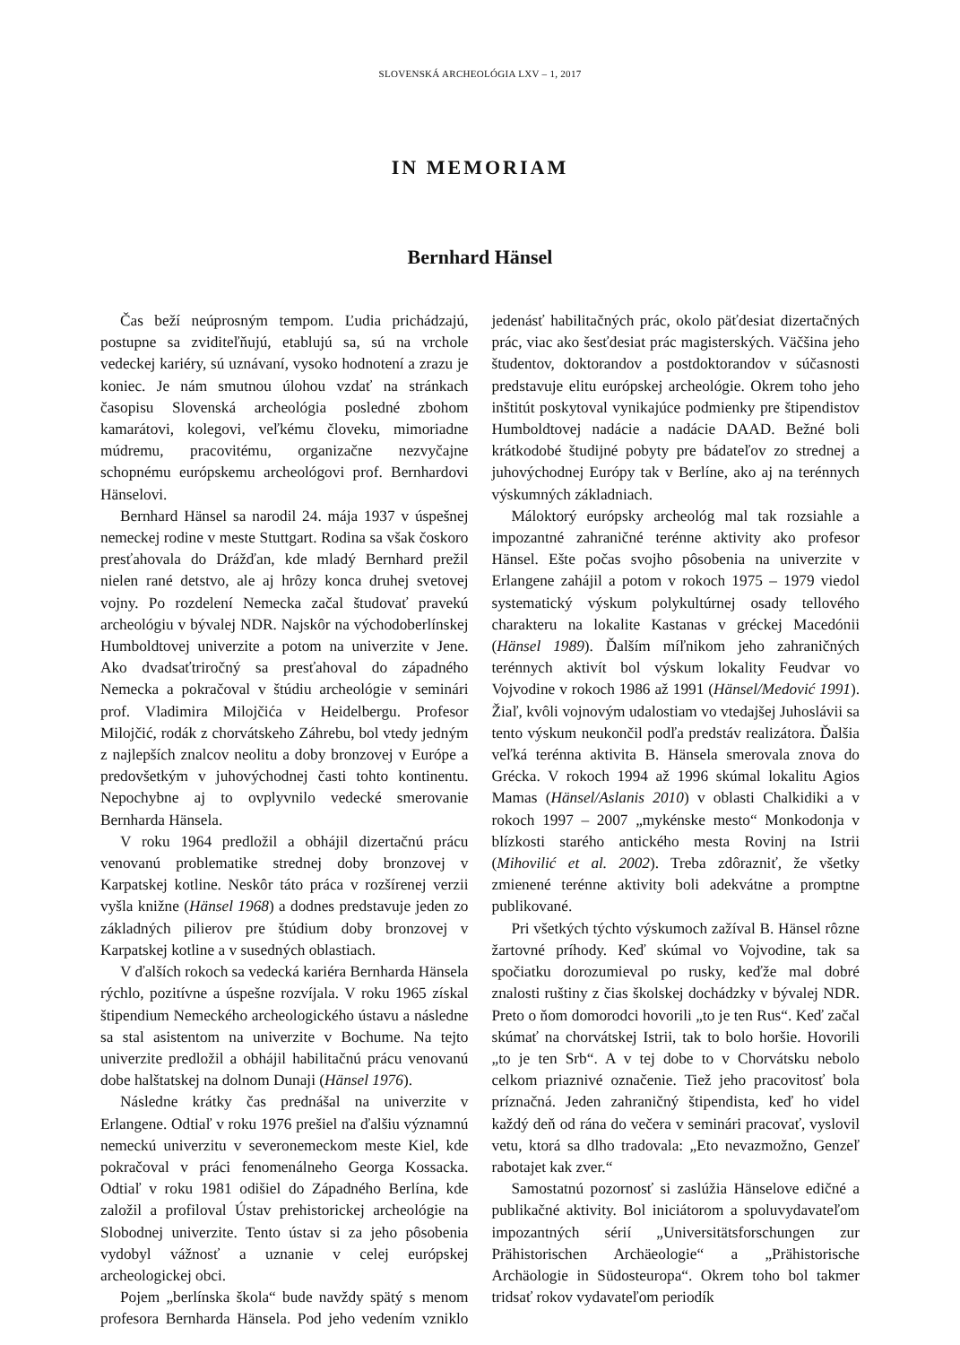SLOVENSKÁ ARCHEOLÓGIA LXV – 1, 2017
IN MEMORIAM
Bernhard Hänsel
Čas beží neúprosným tempom. Ľudia prichádzajú, postupne sa zviditeľňujú, etablujú sa, sú na vrchole vedeckej kariéry, sú uznávaní, vysoko hodnotení a zrazu je koniec. Je nám smutnou úlohou vzdať na stránkach časopisu Slovenská archeológia posledné zbohom kamarátovi, kolegovi, veľkému človeku, mimoriadne múdremu, pracovitému, organizačne nezvyčajne schopnému európskemu archeológovi prof. Bernhardovi Hänselovi.
Bernhard Hänsel sa narodil 24. mája 1937 v úspešnej nemeckej rodine v meste Stuttgart. Rodina sa však čoskoro presťahovala do Drážďan, kde mladý Bernhard prežil nielen rané detstvo, ale aj hrôzy konca druhej svetovej vojny. Po rozdelení Nemecka začal študovať pravekú archeológiu v bývalej NDR. Najskôr na východoberlínskej Humboldtovej univerzite a potom na univerzite v Jene. Ako dvadsaťtriročný sa presťahoval do západného Nemecka a pokračoval v štúdiu archeológie v seminári prof. Vladimira Milojčića v Heidelbergu. Profesor Milojčić, rodák z chorvátskeho Záhrebu, bol vtedy jedným z najlepších znalcov neolitu a doby bronzovej v Európe a predovšetkým v juhovýchodnej časti tohto kontinentu. Nepochybne aj to ovplyvnilo vedecké smerovanie Bernharda Hänsela.
V roku 1964 predložil a obhájil dizertačnú prácu venovanú problematike strednej doby bronzovej v Karpatskej kotline. Neskôr táto práca v rozšírenej verzii vyšla knižne (Hänsel 1968) a dodnes predstavuje jeden zo základných pilierov pre štúdium doby bronzovej v Karpatskej kotline a v susedných oblastiach.
V ďalších rokoch sa vedecká kariéra Bernharda Hänsela rýchlo, pozitívne a úspešne rozvíjala. V roku 1965 získal štipendium Nemeckého archeologického ústavu a následne sa stal asistentom na univerzite v Bochume. Na tejto univerzite predložil a obhájil habilitačnú prácu venovanú dobe halštatskej na dolnom Dunaji (Hänsel 1976).
Následne krátky čas prednášal na univerzite v Erlangene. Odtiaľ v roku 1976 prešiel na ďalšiu významnú nemeckú univerzitu v severonemeckom meste Kiel, kde pokračoval v práci fenomenálneho Georga Kossacka. Odtiaľ v roku 1981 odišiel do Západného Berlína, kde založil a profiloval Ústav prehistorickej archeológie na Slobodnej univerzite. Tento ústav si za jeho pôsobenia vydobyl vážnosť a uznanie v celej európskej archeologickej obci.
Pojem „berlínska škola“ bude navždy spätý s menom profesora Bernharda Hänsela. Pod jeho vedením vzniklo jedenásť habilitačných prác, okolo päťdesiat dizertačných prác, viac ako šesťdesiat prác magisterských. Väčšina jeho študentov, doktorandov a postdoktorandov v súčasnosti predstavuje elitu európskej archeológie. Okrem toho jeho inštitút poskytoval vynikajúce podmienky pre štipendistov Humboldtovej nadácie a nadácie DAAD. Bežné boli krátkodobé študijné pobyty pre bádateľov zo strednej a juhovýchodnej Európy tak v Berlíne, ako aj na terénnych výskumných základniach.
Máloktorý európsky archeológ mal tak rozsiahle a impozantné zahraničné terénne aktivity ako profesor Hänsel. Ešte počas svojho pôsobenia na univerzite v Erlangene zahájil a potom v rokoch 1975 – 1979 viedol systematický výskum polykultúrnej osady tellového charakteru na lokalite Kastanas v gréckej Macedónii (Hänsel 1989). Ďalším míľnikom jeho zahraničných terénnych aktivít bol výskum lokality Feudvar vo Vojvodine v rokoch 1986 až 1991 (Hänsel/Medović 1991). Žiaľ, kvôli vojnovým udalostiam vo vtedajšej Juhoslávii sa tento výskum neukončil podľa predstáv realizátora. Ďalšia veľká terénna aktivita B. Hänsela smerovala znova do Grécka. V rokoch 1994 až 1996 skúmal lokalitu Agios Mamas (Hänsel/Aslanis 2010) v oblasti Chalkidiki a v rokoch 1997 – 2007 „mykénske mesto“ Monkodonja v blízkosti starého antického mesta Rovinj na Istrii (Mihovilić et al. 2002). Treba zdôrazniť, že všetky zmienené terénne aktivity boli adekvátne a promptne publikované.
Pri všetkých týchto výskumoch zažíval B. Hänsel rôzne žartovné príhody. Keď skúmal vo Vojvodine, tak sa spočiatku dorozumieval po rusky, keďže mal dobré znalosti ruštiny z čias školskej dochádzky v bývalej NDR. Preto o ňom domorodci hovorili „to je ten Rus“. Keď začal skúmať na chorvátskej Istrii, tak to bolo horšie. Hovorili „to je ten Srb“. A v tej dobe to v Chorvátsku nebolo celkom priaznivé označenie. Tiež jeho pracovitosť bola príznačná. Jeden zahraničný štipendista, keď ho videl každý deň od rána do večera v seminári pracovať, vyslovil vetu, ktorá sa dlho tradovala: „Eto nevazmožno, Genzeľ rabotajet kak zver.“
Samostatnú pozornosť si zaslúžia Hänselove edičné a publikačné aktivity. Bol iniciátorom a spoluvydavateľom impozantných sérií „Universitätsforschungen zur Prähistorischen Archäeologie“ a „Prähistorische Archäologie in Südosteuropa“. Okrem toho bol takmer tridsať rokov vydavateľom periodík